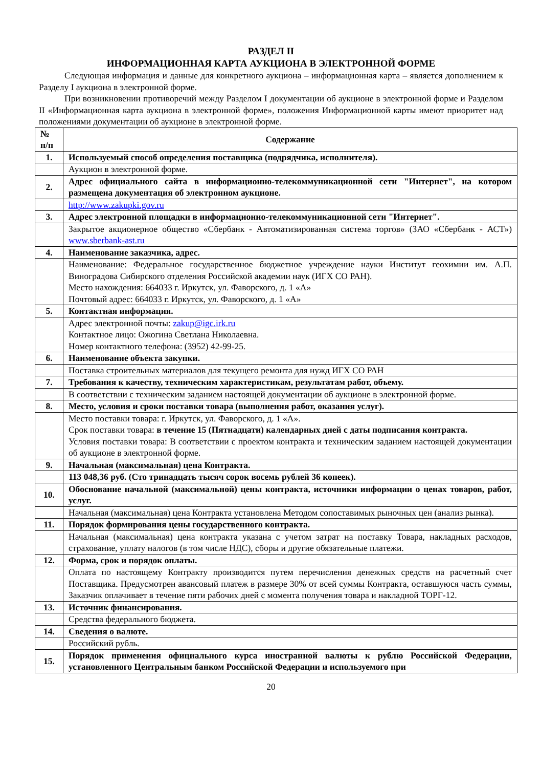РАЗДЕЛ II
ИНФОРМАЦИОННАЯ КАРТА АУКЦИОНА В ЭЛЕКТРОННОЙ ФОРМЕ
Следующая информация и данные для конкретного аукциона – информационная карта – является дополнением к Разделу I аукциона в электронной форме.
При возникновении противоречий между Разделом I документации об аукционе в электронной форме и Разделом II «Информационная карта аукциона в электронной форме», положения Информационной карты имеют приоритет над положениями документации об аукционе в электронной форме.
| № п/п | Содержание |
| --- | --- |
| 1. | Используемый способ определения поставщика (подрядчика, исполнителя). |
| | Аукцион в электронной форме. |
| 2. | Адрес официального сайта в информационно-телекоммуникационной сети "Интернет", на котором размещена документация об электронном аукционе. |
| | http://www.zakupki.gov.ru |
| 3. | Адрес электронной площадки в информационно-телекоммуникационной сети "Интернет". |
| | Закрытое акционерное общество «Сбербанк - Автоматизированная система торгов» (ЗАО «Сбербанк - АСТ») www.sberbank-ast.ru |
| 4. | Наименование заказчика, адрес. |
| | Наименование: Федеральное государственное бюджетное учреждение науки Институт геохимии им. А.П. Виноградова Сибирского отделения Российской академии наук (ИГХ СО РАН). Место нахождения: 664033 г. Иркутск, ул. Фаворского, д. 1 «А» Почтовый адрес: 664033 г. Иркутск, ул. Фаворского, д. 1 «А» |
| 5. | Контактная информация. |
| | Адрес электронной почты: zakup@igc.irk.ru Контактное лицо: Ожогина Светлана Николаевна. Номер контактного телефона: (3952) 42-99-25. |
| 6. | Наименование объекта закупки. |
| | Поставка строительных материалов для текущего ремонта для нужд ИГХ СО РАН |
| 7. | Требования к качеству, техническим характеристикам, результатам работ, объему. |
| | В соответствии с техническим заданием настоящей документации об аукционе в электронной форме. |
| 8. | Место, условия и сроки поставки товара (выполнения работ, оказания услуг). |
| | Место поставки товара: г. Иркутск, ул. Фаворского, д. 1 «А». Срок поставки товара: в течение 15 (Пятнадцати) календарных дней с даты подписания контракта. Условия поставки товара: В соответствии с проектом контракта и техническим заданием настоящей документации об аукционе в электронной форме. |
| 9. | Начальная (максимальная) цена Контракта. |
| | 113 048,36 руб. (Сто тринадцать тысяч сорок восемь рублей 36 копеек). |
| 10. | Обоснование начальной (максимальной) цены контракта, источники информации о ценах товаров, работ, услуг. |
| | Начальная (максимальная) цена Контракта установлена Методом сопоставимых рыночных цен (анализ рынка). |
| 11. | Порядок формирования цены государственного контракта. |
| | Начальная (максимальная) цена контракта указана с учетом затрат на поставку Товара, накладных расходов, страхование, уплату налогов (в том числе НДС), сборы и другие обязательные платежи. |
| 12. | Форма, срок и порядок оплаты. |
| | Оплата по настоящему Контракту производится путем перечисления денежных средств на расчетный счет Поставщика. Предусмотрен авансовый платеж в размере 30% от всей суммы Контракта, оставшуюся часть суммы, Заказчик оплачивает в течение пяти рабочих дней с момента получения товара и накладной ТОРГ-12. |
| 13. | Источник финансирования. |
| | Средства федерального бюджета. |
| 14. | Сведения о валюте. |
| | Российский рубль. |
| 15. | Порядок применения официального курса иностранной валюты к рублю Российской Федерации, установленного Центральным банком Российской Федерации и используемого при |
20